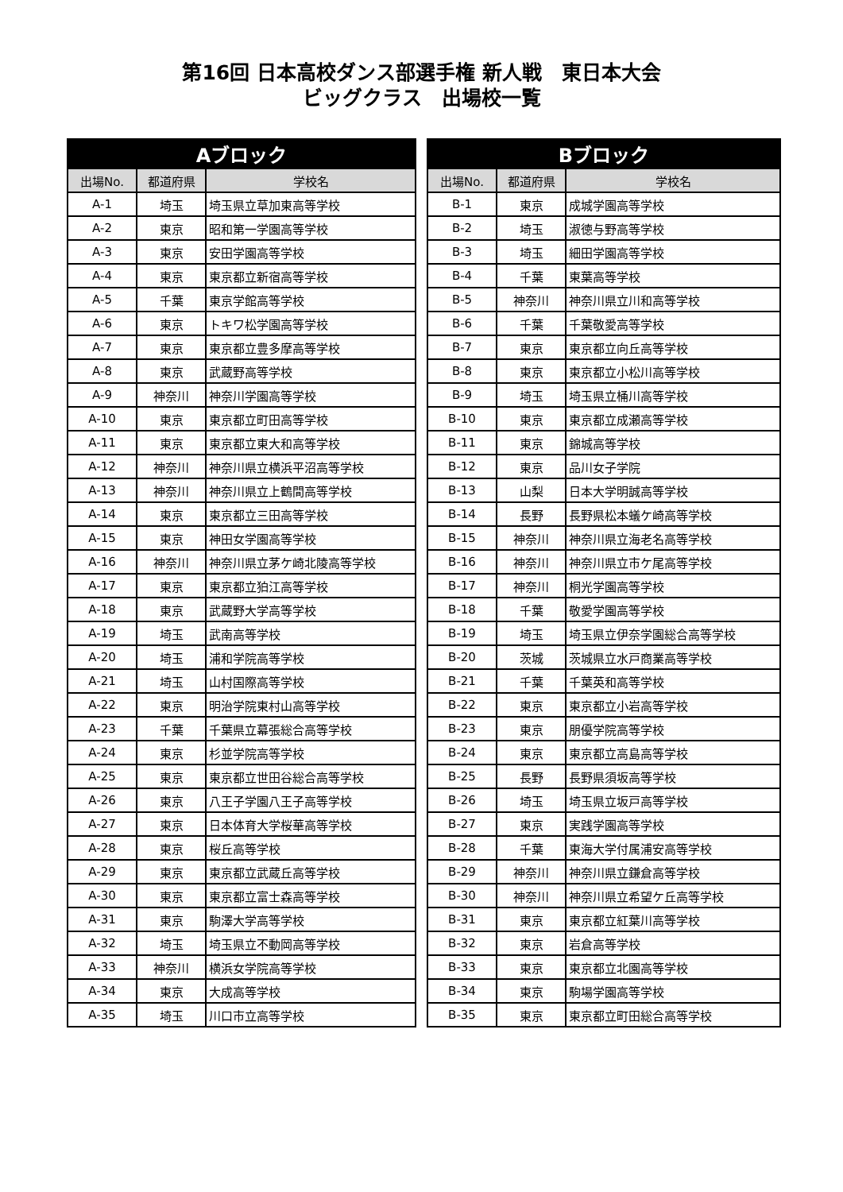第16回 日本高校ダンス部選手権 新人戦　東日本大会
ビッグクラス　出場校一覧
| Aブロック | | |
| --- | --- | --- |
| 出場No. | 都道府県 | 学校名 |
| A-1 | 埼玉 | 埼玉県立草加東高等学校 |
| A-2 | 東京 | 昭和第一学園高等学校 |
| A-3 | 東京 | 安田学園高等学校 |
| A-4 | 東京 | 東京都立新宿高等学校 |
| A-5 | 千葉 | 東京学館高等学校 |
| A-6 | 東京 | トキワ松学園高等学校 |
| A-7 | 東京 | 東京都立豊多摩高等学校 |
| A-8 | 東京 | 武蔵野高等学校 |
| A-9 | 神奈川 | 神奈川学園高等学校 |
| A-10 | 東京 | 東京都立町田高等学校 |
| A-11 | 東京 | 東京都立東大和高等学校 |
| A-12 | 神奈川 | 神奈川県立横浜平沼高等学校 |
| A-13 | 神奈川 | 神奈川県立上鶴間高等学校 |
| A-14 | 東京 | 東京都立三田高等学校 |
| A-15 | 東京 | 神田女学園高等学校 |
| A-16 | 神奈川 | 神奈川県立茅ケ崎北陵高等学校 |
| A-17 | 東京 | 東京都立狛江高等学校 |
| A-18 | 東京 | 武蔵野大学高等学校 |
| A-19 | 埼玉 | 武南高等学校 |
| A-20 | 埼玉 | 浦和学院高等学校 |
| A-21 | 埼玉 | 山村国際高等学校 |
| A-22 | 東京 | 明治学院東村山高等学校 |
| A-23 | 千葉 | 千葉県立幕張総合高等学校 |
| A-24 | 東京 | 杉並学院高等学校 |
| A-25 | 東京 | 東京都立世田谷総合高等学校 |
| A-26 | 東京 | 八王子学園八王子高等学校 |
| A-27 | 東京 | 日本体育大学桜華高等学校 |
| A-28 | 東京 | 桜丘高等学校 |
| A-29 | 東京 | 東京都立武蔵丘高等学校 |
| A-30 | 東京 | 東京都立富士森高等学校 |
| A-31 | 東京 | 駒澤大学高等学校 |
| A-32 | 埼玉 | 埼玉県立不動岡高等学校 |
| A-33 | 神奈川 | 横浜女学院高等学校 |
| A-34 | 東京 | 大成高等学校 |
| A-35 | 埼玉 | 川口市立高等学校 |
| Bブロック | | |
| --- | --- | --- |
| 出場No. | 都道府県 | 学校名 |
| B-1 | 東京 | 成城学園高等学校 |
| B-2 | 埼玉 | 淑徳与野高等学校 |
| B-3 | 埼玉 | 細田学園高等学校 |
| B-4 | 千葉 | 東葉高等学校 |
| B-5 | 神奈川 | 神奈川県立川和高等学校 |
| B-6 | 千葉 | 千葉敬愛高等学校 |
| B-7 | 東京 | 東京都立向丘高等学校 |
| B-8 | 東京 | 東京都立小松川高等学校 |
| B-9 | 埼玉 | 埼玉県立桶川高等学校 |
| B-10 | 東京 | 東京都立成瀬高等学校 |
| B-11 | 東京 | 錦城高等学校 |
| B-12 | 東京 | 品川女子学院 |
| B-13 | 山梨 | 日本大学明誠高等学校 |
| B-14 | 長野 | 長野県松本蟻ケ崎高等学校 |
| B-15 | 神奈川 | 神奈川県立海老名高等学校 |
| B-16 | 神奈川 | 神奈川県立市ケ尾高等学校 |
| B-17 | 神奈川 | 桐光学園高等学校 |
| B-18 | 千葉 | 敬愛学園高等学校 |
| B-19 | 埼玉 | 埼玉県立伊奈学園総合高等学校 |
| B-20 | 茨城 | 茨城県立水戸商業高等学校 |
| B-21 | 千葉 | 千葉英和高等学校 |
| B-22 | 東京 | 東京都立小岩高等学校 |
| B-23 | 東京 | 朋優学院高等学校 |
| B-24 | 東京 | 東京都立高島高等学校 |
| B-25 | 長野 | 長野県須坂高等学校 |
| B-26 | 埼玉 | 埼玉県立坂戸高等学校 |
| B-27 | 東京 | 実践学園高等学校 |
| B-28 | 千葉 | 東海大学付属浦安高等学校 |
| B-29 | 神奈川 | 神奈川県立鎌倉高等学校 |
| B-30 | 神奈川 | 神奈川県立希望ケ丘高等学校 |
| B-31 | 東京 | 東京都立紅葉川高等学校 |
| B-32 | 東京 | 岩倉高等学校 |
| B-33 | 東京 | 東京都立北園高等学校 |
| B-34 | 東京 | 駒場学園高等学校 |
| B-35 | 東京 | 東京都立町田総合高等学校 |